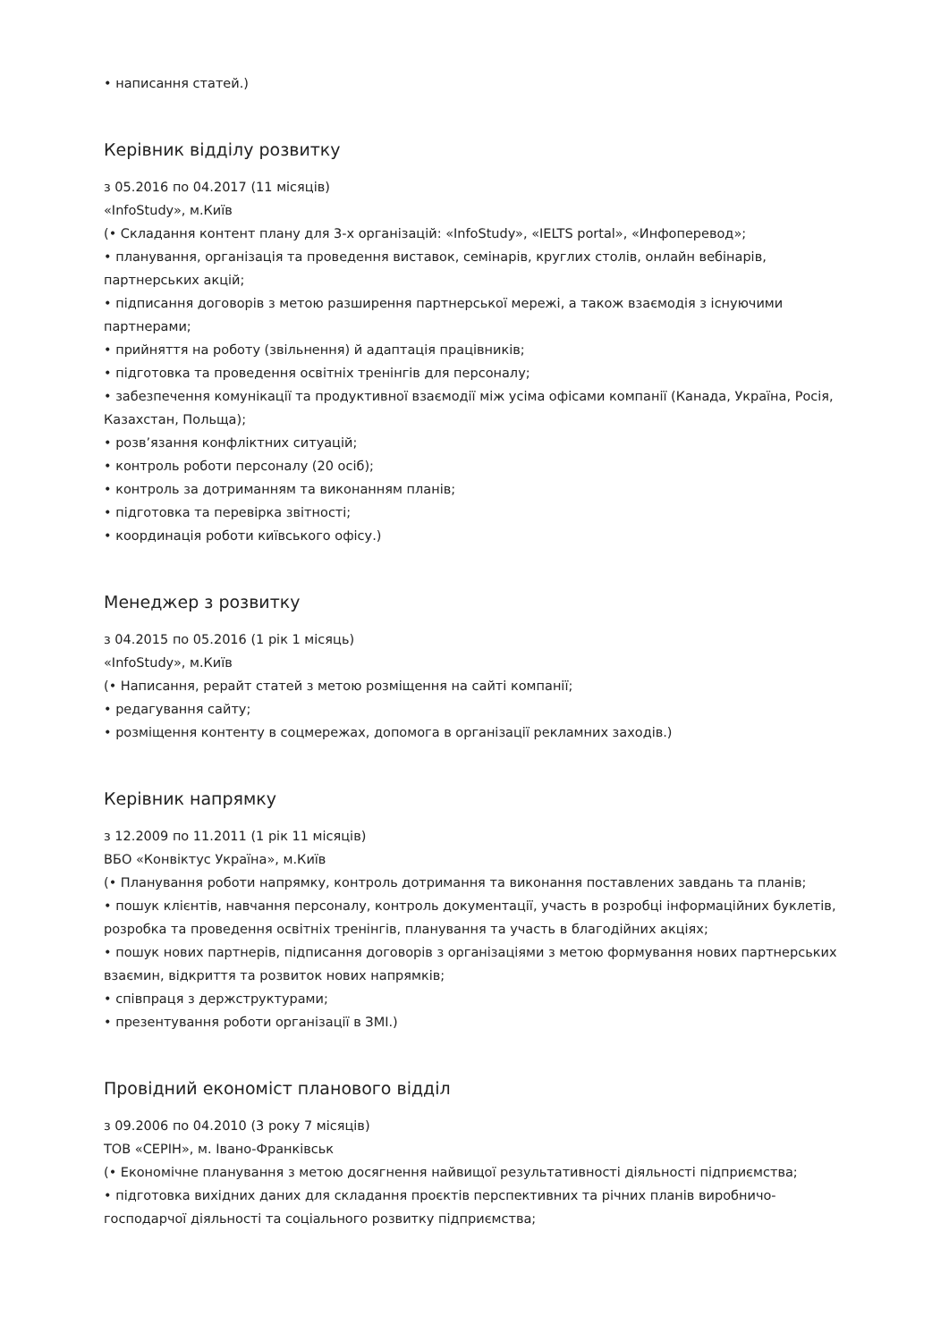• написання статей.)
Керівник відділу розвитку
з 05.2016 по 04.2017 (11 місяців)
«InfoStudy», м.Київ
(• Складання контент плану для 3-х організацій: «InfoStudy», «IELTS portal», «Инфоперевод»;
• планування, організація та проведення виставок, семінарів, круглих столів, онлайн вебінарів, партнерських акцій;
• підписання договорів з метою разширення партнерської мережі, а також взаємодія з існуючими партнерами;
• прийняття на роботу (звільнення) й адаптація працівників;
• підготовка та проведення освітніх тренінгів для персоналу;
• забезпечення комунікації та продуктивної взаємодії між усіма офісами компанії (Канада, Україна, Росія, Казахстан, Польща);
• розв’язання конфліктних ситуацій;
• контроль роботи персоналу (20 осіб);
• контроль за дотриманням та виконанням планів;
• підготовка та перевірка звітності;
• координація роботи київського офісу.)
Менеджер з розвитку
з 04.2015 по 05.2016 (1 рік 1 місяць)
«InfoStudy», м.Київ
(• Написання, рерайт статей з метою розміщення на сайті компанії;
• редагування сайту;
• розміщення контенту в соцмережах, допомога в організації рекламних заходів.)
Керівник напрямку
з 12.2009 по 11.2011 (1 рік 11 місяців)
ВБО «Конвіктус Україна», м.Київ
(• Планування роботи напрямку, контроль дотримання та виконання поставлених завдань та планів;
• пошук клієнтів, навчання персоналу, контроль документації, участь в розробці інформаційних буклетів, розробка та проведення освітніх тренінгів, планування та участь в благодійних акціях;
• пошук нових партнерів, підписання договорів з організаціями з метою формування нових партнерських взаємин, відкриття та розвиток нових напрямків;
• співпраця з держструктурами;
• презентування роботи організації в ЗМІ.)
Провідний економіст планового відділ
з 09.2006 по 04.2010 (3 року 7 місяців)
ТОВ «СЕРІН», м. Івано-Франківськ
(• Економічне планування з метою досягнення найвищої результативності діяльності підприємства;
• підготовка вихідних даних для складання проєктів перспективних та річних планів виробничо-господарчої діяльності та соціального розвитку підприємства;